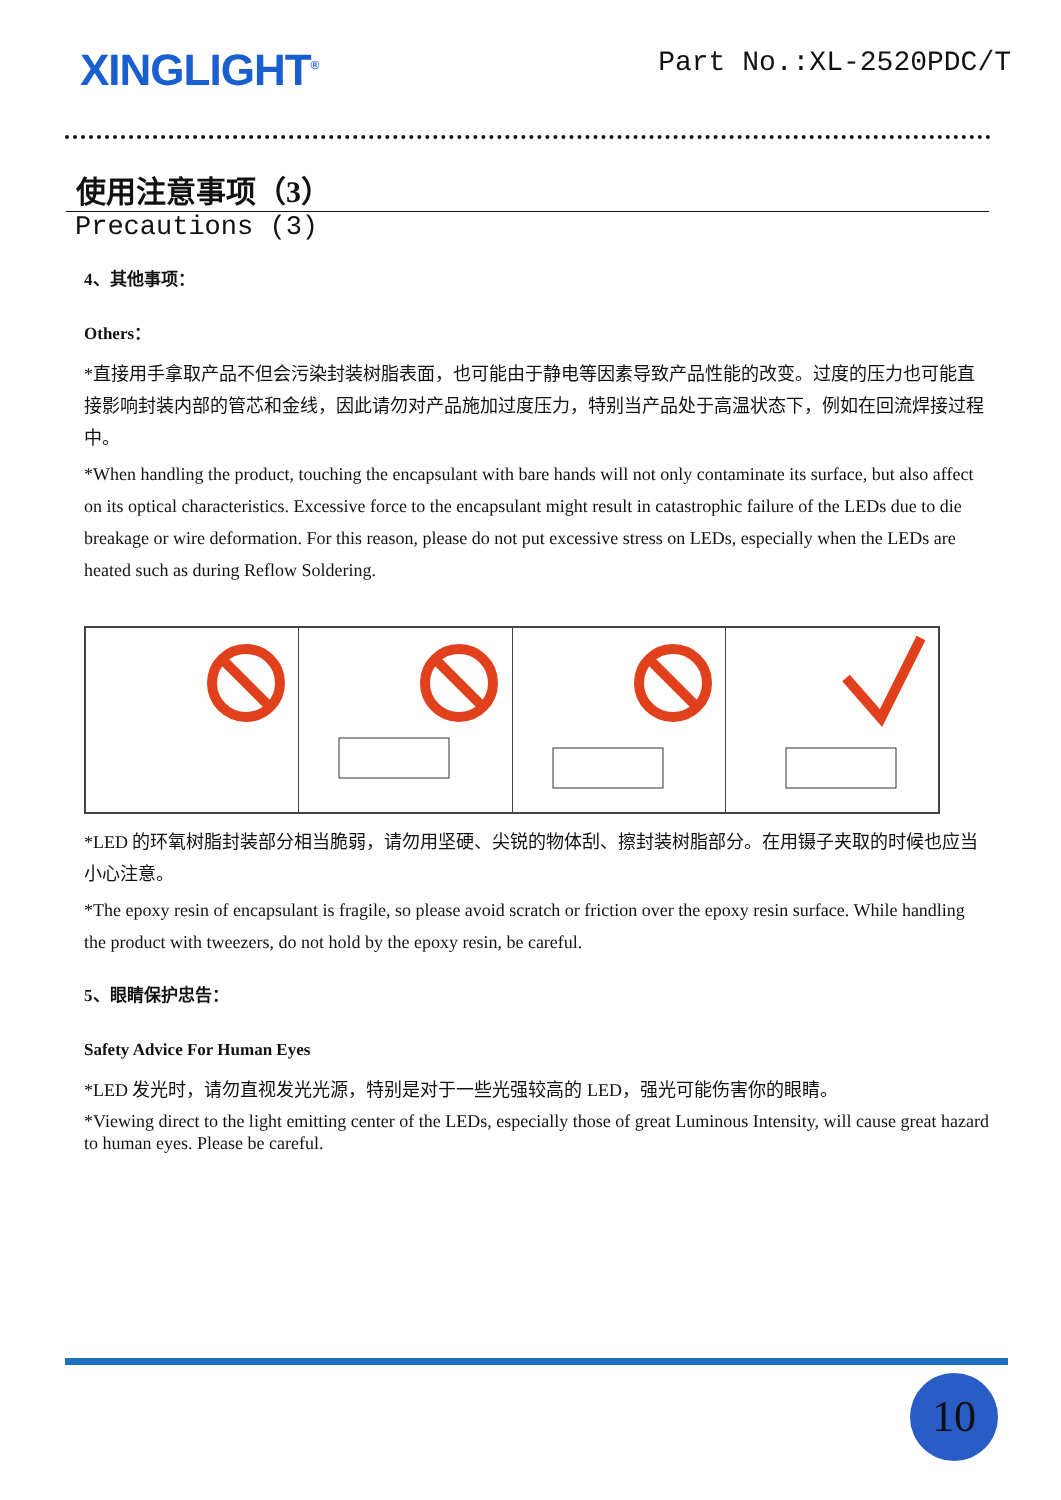XINGLIGHT<sup>®</sup>
Part No.:XL-2520PDC/T
使用注意事项（3）
Precautions (3)
4、其他事项：
Others：
*直接用手拿取产品不但会污染封装树脂表面，也可能由于静电等因素导致产品性能的改变。过度的压力也可能直接影响封装内部的管芯和金线，因此请勿对产品施加过度压力，特别当产品处于高温状态下，例如在回流焊接过程中。
*When handling the product, touching the encapsulant with bare hands will not only contaminate its surface, but also affect on its optical characteristics. Excessive force to the encapsulant might result in catastrophic failure of the LEDs due to die breakage or wire deformation. For this reason, please do not put excessive stress on LEDs, especially when the LEDs are heated such as during Reflow Soldering.
*LED 的环氧树脂封装部分相当脆弱，请勿用坚硬、尖锐的物体刮、擦封装树脂部分。在用镊子夹取的时候也应当小心注意。
*The epoxy resin of encapsulant is fragile, so please avoid scratch or friction over the epoxy resin surface. While handling the product with tweezers, do not hold by the epoxy resin, be careful.
5、眼睛保护忠告：
Safety Advice For Human Eyes
*LED 发光时，请勿直视发光光源，特别是对于一些光强较高的 LED，强光可能伤害你的眼睛。
*Viewing direct to the light emitting center of the LEDs, especially those of great Luminous Intensity, will cause great hazard to human eyes. Please be careful.
10